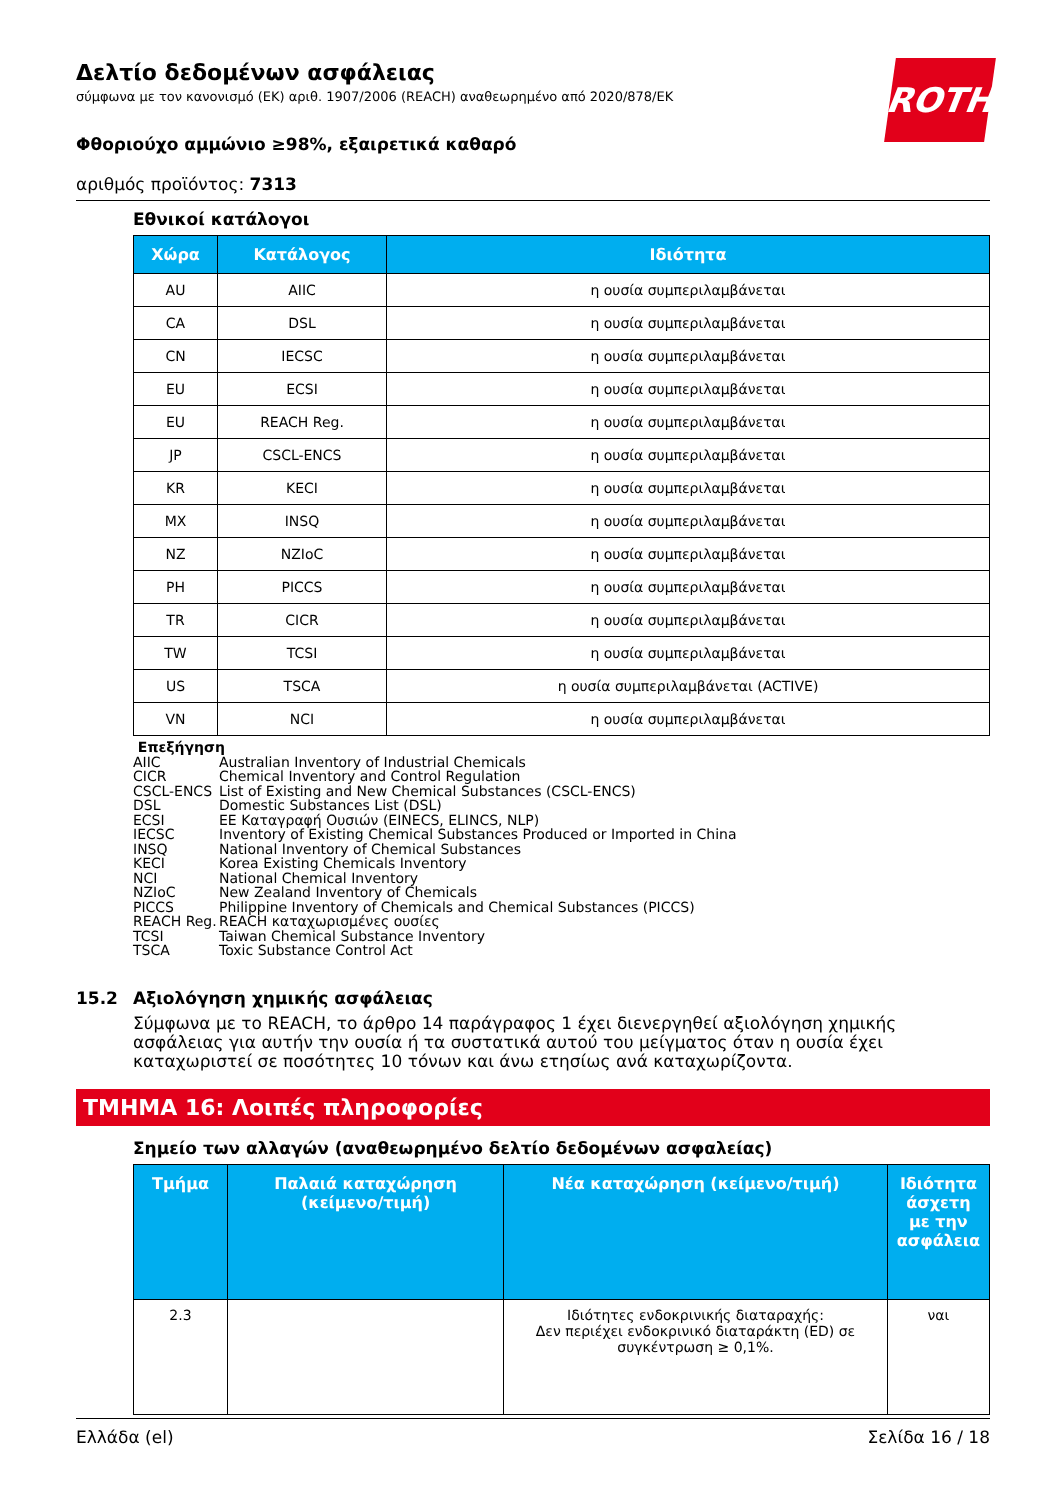ROTH
Δελτίο δεδομένων ασφάλειας
σύμφωνα με τον κανονισμό (ΕΚ) αριθ. 1907/2006 (REACH) αναθεωρημένο από 2020/878/ΕΚ
Φθοριούχο αμμώνιο ≥98%, εξαιρετικά καθαρό
αριθμός προϊόντος: 7313
Εθνικοί κατάλογοι
| Χώρα | Κατάλογος | Ιδιότητα |
| --- | --- | --- |
| AU | AIIC | η ουσία συμπεριλαμβάνεται |
| CA | DSL | η ουσία συμπεριλαμβάνεται |
| CN | IECSC | η ουσία συμπεριλαμβάνεται |
| EU | ECSI | η ουσία συμπεριλαμβάνεται |
| EU | REACH Reg. | η ουσία συμπεριλαμβάνεται |
| JP | CSCL-ENCS | η ουσία συμπεριλαμβάνεται |
| KR | KECI | η ουσία συμπεριλαμβάνεται |
| MX | INSQ | η ουσία συμπεριλαμβάνεται |
| NZ | NZIoC | η ουσία συμπεριλαμβάνεται |
| PH | PICCS | η ουσία συμπεριλαμβάνεται |
| TR | CICR | η ουσία συμπεριλαμβάνεται |
| TW | TCSI | η ουσία συμπεριλαμβάνεται |
| US | TSCA | η ουσία συμπεριλαμβάνεται (ACTIVE) |
| VN | NCI | η ουσία συμπεριλαμβάνεται |
Επεξήγηση
AIIC Australian Inventory of Industrial Chemicals
CICR Chemical Inventory and Control Regulation
CSCL-ENCS List of Existing and New Chemical Substances (CSCL-ENCS)
DSL Domestic Substances List (DSL)
ECSI ΕΕ Καταγραφή Ουσιών (EINECS, ELINCS, NLP)
IECSC Inventory of Existing Chemical Substances Produced or Imported in China
INSQ National Inventory of Chemical Substances
KECI Korea Existing Chemicals Inventory
NCI National Chemical Inventory
NZIoC New Zealand Inventory of Chemicals
PICCS Philippine Inventory of Chemicals and Chemical Substances (PICCS)
REACH Reg. REACH καταχωρισμένες ουσίες
TCSI Taiwan Chemical Substance Inventory
TSCA Toxic Substance Control Act
15.2 Αξιολόγηση χημικής ασφάλειας
Σύμφωνα με το REACH, το άρθρο 14 παράγραφος 1 έχει διενεργηθεί αξιολόγηση χημικής ασφάλειας για αυτήν την ουσία ή τα συστατικά αυτού του μείγματος όταν η ουσία έχει καταχωριστεί σε ποσότητες 10 τόνων και άνω ετησίως ανά καταχωρίζοντα.
ΤΜΗΜΑ 16: Λοιπές πληροφορίες
Σημείο των αλλαγών (αναθεωρημένο δελτίο δεδομένων ασφαλείας)
| Τμήμα | Παλαιά καταχώρηση (κείμενο/τιμή) | Νέα καταχώρηση (κείμενο/τιμή) | Ιδιότητα άσχετη με την ασφάλεια |
| --- | --- | --- | --- |
| 2.3 | | Ιδιότητες ενδοκρινικής διαταραχής: Δεν περιέχει ενδοκρινικό διαταράκτη (ED) σε συγκέντρωση ≥ 0,1%. | ναι |
Ελλάδα (el) Σελίδα 16 / 18